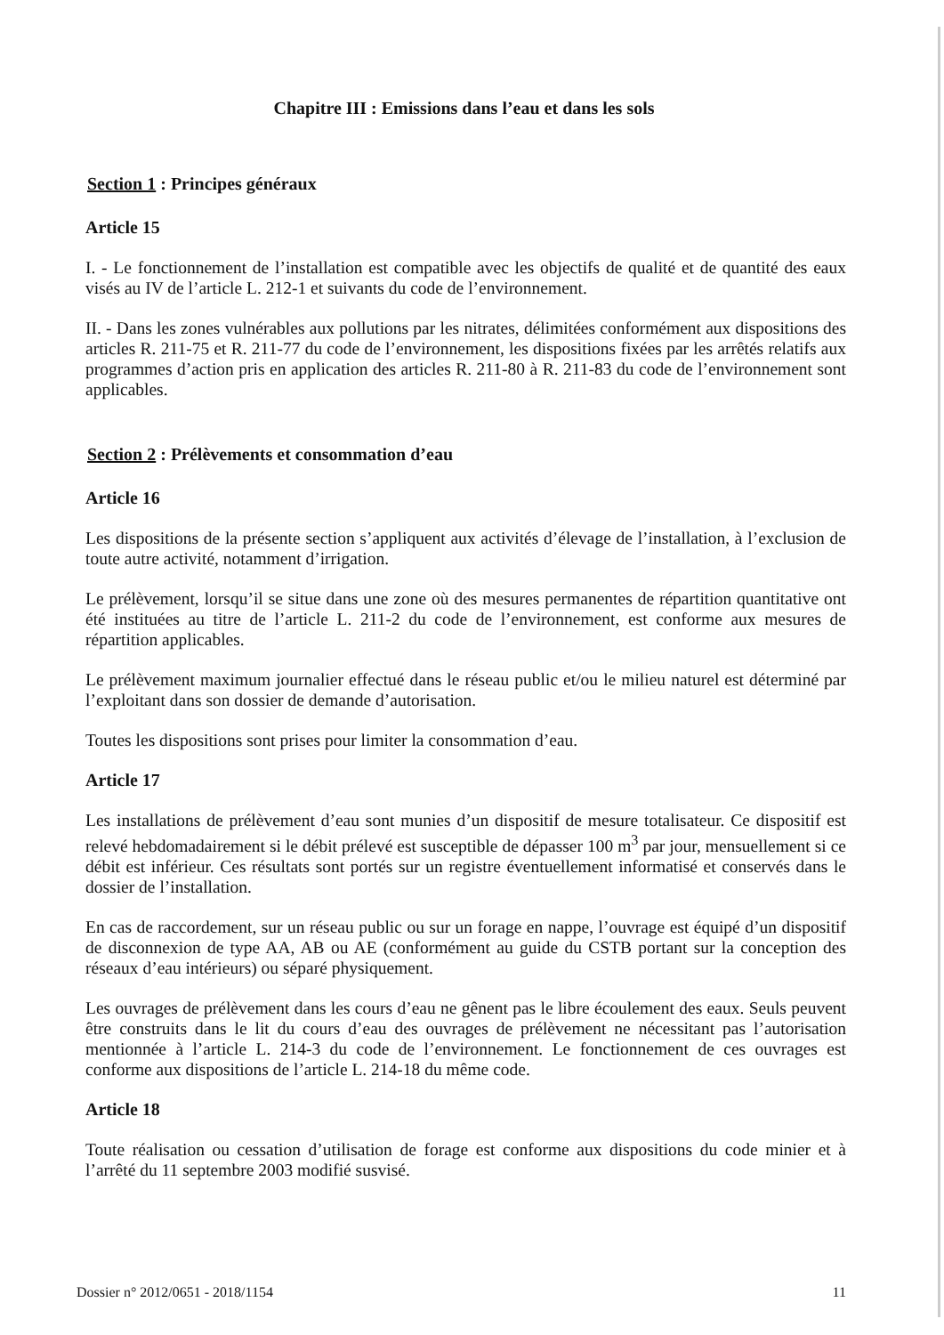Chapitre III : Emissions dans l’eau et dans les sols
Section 1 : Principes généraux
Article 15
I. - Le fonctionnement de l’installation est compatible avec les objectifs de qualité et de quantité des eaux visés au IV de l’article L. 212-1 et suivants du code de l’environnement.
II. - Dans les zones vulnérables aux pollutions par les nitrates, délimitées conformément aux dispositions des articles R. 211-75 et R. 211-77 du code de l’environnement, les dispositions fixées par les arrêtés relatifs aux programmes d’action pris en application des articles R. 211-80 à R. 211-83 du code de l’environnement sont applicables.
Section 2 : Prélèvements et consommation d’eau
Article 16
Les dispositions de la présente section s’appliquent aux activités d’élevage de l’installation, à l’exclusion de toute autre activité, notamment d’irrigation.
Le prélèvement, lorsqu’il se situe dans une zone où des mesures permanentes de répartition quantitative ont été instituées au titre de l’article L. 211-2 du code de l’environnement, est conforme aux mesures de répartition applicables.
Le prélèvement maximum journalier effectué dans le réseau public et/ou le milieu naturel est déterminé par l’exploitant dans son dossier de demande d’autorisation.
Toutes les dispositions sont prises pour limiter la consommation d’eau.
Article 17
Les installations de prélèvement d’eau sont munies d’un dispositif de mesure totalisateur. Ce dispositif est relevé hebdomadairement si le débit prélevé est susceptible de dépasser 100 m<sup>3</sup> par jour, mensuellement si ce débit est inférieur. Ces résultats sont portés sur un registre éventuellement informatisé et conservés dans le dossier de l’installation.
En cas de raccordement, sur un réseau public ou sur un forage en nappe, l’ouvrage est équipé d’un dispositif de disconnexion de type AA, AB ou AE (conformément au guide du CSTB portant sur la conception des réseaux d’eau intérieurs) ou séparé physiquement.
Les ouvrages de prélèvement dans les cours d’eau ne gênent pas le libre écoulement des eaux. Seuls peuvent être construits dans le lit du cours d’eau des ouvrages de prélèvement ne nécessitant pas l’autorisation mentionnée à l’article L. 214-3 du code de l’environnement. Le fonctionnement de ces ouvrages est conforme aux dispositions de l’article L. 214-18 du même code.
Article 18
Toute réalisation ou cessation d’utilisation de forage est conforme aux dispositions du code minier et à l’arrêté du 11 septembre 2003 modifié susvisé.
Dossier n° 2012/0651 - 2018/1154 11